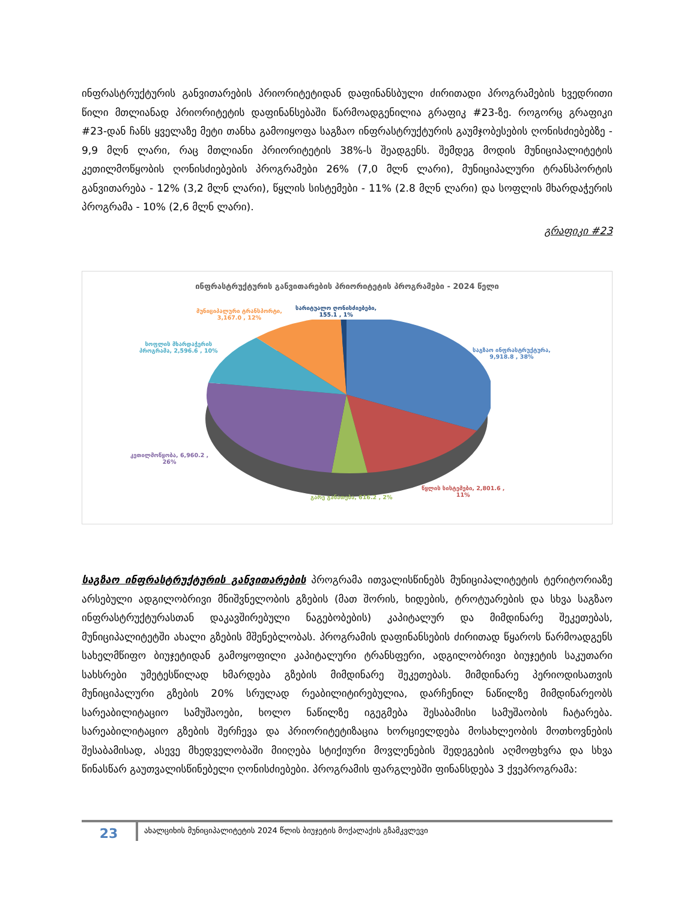ინფრასტრუქტურის განვითარების პრიორიტეტიდან დაფინანსბული ძირითადი პროგრამების ხვედრითი წილი მთლიანად პრიორიტეტის დაფინანსებაში წარმოადგენილია გრაფიკ #23-ზე. როგორც გრაფიკი #23-დან ჩანს ყველაზე მეტი თანხა გამოიყოფა საგზაო ინფრასტრუქტურის გაუმჯობესების ღონისძიებებზე - 9,9 მლნ ლარი, რაც მთლიანი პრიორიტეტის 38%-ს შეადგენს. შემდეგ მოდის მუნიციპალიტეტის კეთილმოწყობის ღონისძიებების პროგრამები 26% (7,0 მლნ ლარი), მუნიციპალური ტრანსპორტის განვითარება - 12% (3,2 მლნ ლარი), წყლის სისტემები - 11% (2.8 მლნ ლარი) და სოფლის მხარდაჭერის პროგრამა - 10% (2,6 მლნ ლარი).
გრაფიკი #23
ინფრასტრუქტურის განვითარების პრიორიტეტის პროგრამები - 2024 წელი
მუნიციპალური ტრანსპორტი,
3,167.0 , 12%
სარიტუალო ღონისძიებები,
155.1 , 1%
სოფლის მხარდაჭერის
პროგრამა, 2,596.6 , 10%
საგზაო ინფრასტრუქტურა,
9,918.8 , 38%
კეთილმოწყობა, 6,960.2 ,
26%
წყლის სისტემები, 2,801.6 ,
11%
გარე განათება, 616.2 , 2%
საგზაო ინფრასტრუქტურის განვითარების პროგრამა ითვალისწინებს მუნიციპალიტეტის ტერიტორიაზე არსებული ადგილობრივი მნიშვნელობის გზების (მათ შორის, ხიდების, ტროტუარების და სხვა საგზაო ინფრასტრუქტურასთან დაკავშირებული ნაგებობების) კაპიტალურ და მიმდინარე შეკეთებას, მუნიციპალიტეტში ახალი გზების მშენებლობას. პროგრამის დაფინანსების ძირითად წყაროს წარმოადგენს სახელმწიფო ბიუჯეტიდან გამოყოფილი კაპიტალური ტრანსფერი, ადგილობრივი ბიუჯეტის საკუთარი სახსრები უმეტესწილად ხმარდება გზების მიმდინარე შეკეთებას. მიმდინარე პერიოდისათვის მუნიციპალური გზების 20% სრულად რეაბილიტირებულია, დარჩენილ ნაწილზე მიმდინარეობს სარეაბილიტაციო სამუშაოები, ხოლო ნაწილზე იგეგმება შესაბამისი სამუშაობის ჩატარება. სარეაბილიტაციო გზების შერჩევა და პრიორიტეტიზაცია ხორციელდება მოსახლეობის მოთხოვნების შესაბამისად, ასევე მხედველობაში მიიღება სტიქიური მოვლენების შედეგების აღმოფხვრა და სხვა წინასწარ გაუთვალისწინებელი ღონისძიებები. პროგრამის ფარგლებში ფინანსდება 3 ქვეპროგრამა:
23
ახალციხის მუნიციპალიტეტის 2024 წლის ბიუჯეტის მოქალაქის გზამკვლევი